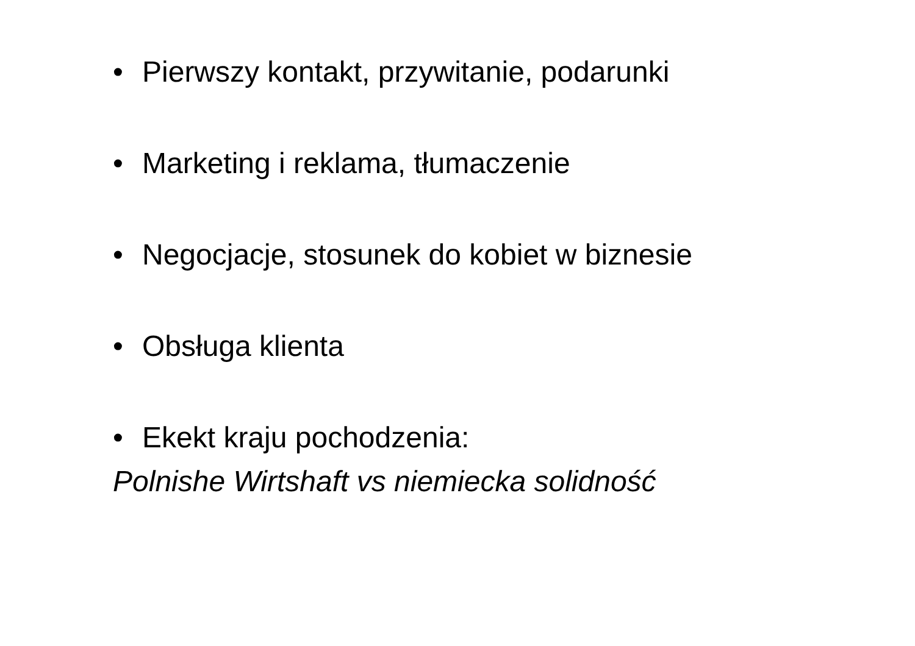• Pierwszy kontakt, przywitanie, podarunki
• Marketing i reklama, tłumaczenie
• Negocjacje, stosunek do kobiet w biznesie
• Obsługa klienta
• Ekekt kraju pochodzenia:
Polnishe Wirtshaft vs niemiecka solidność